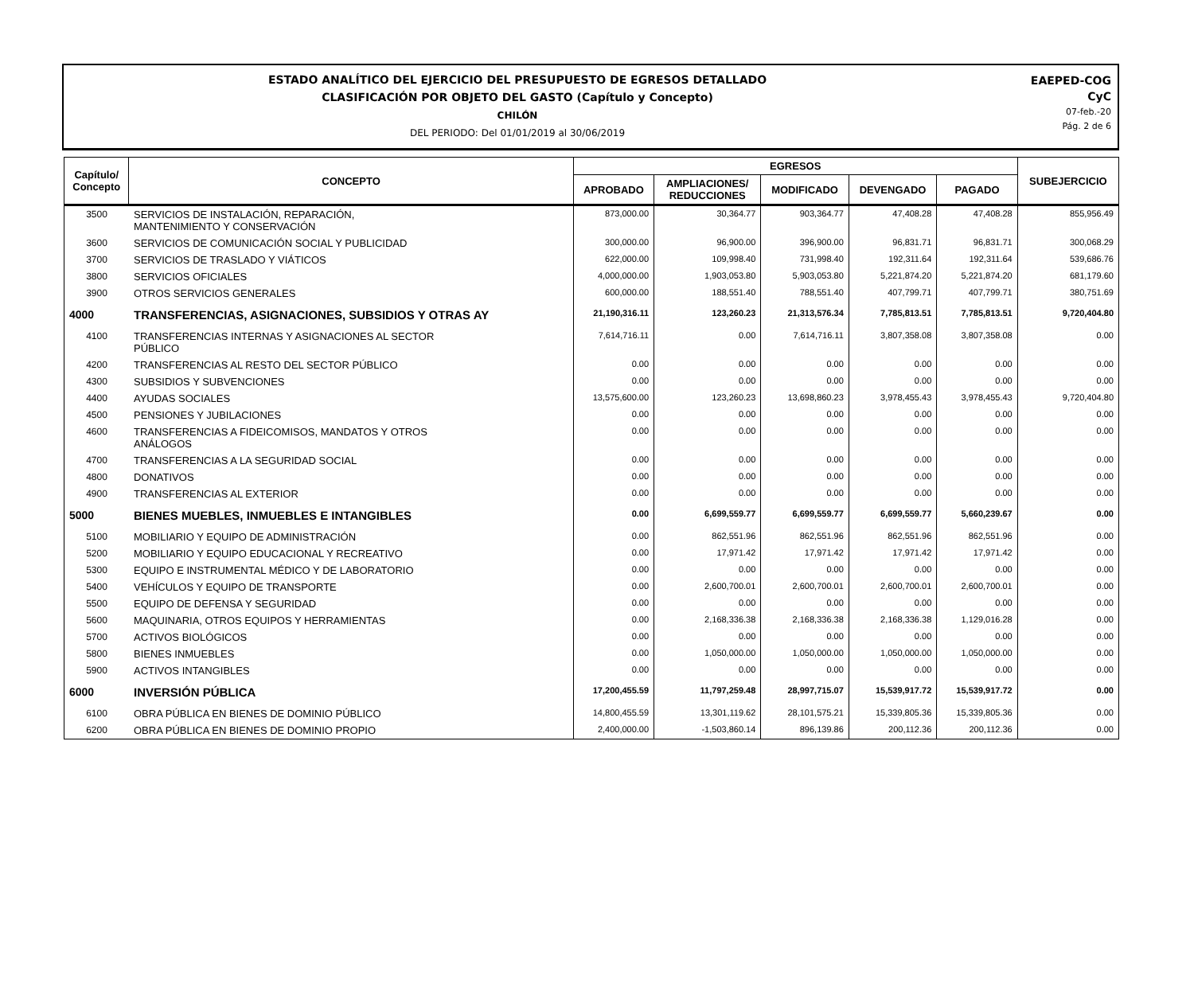ESTADO ANALÍTICO DEL EJERCICIO DEL PRESUPUESTO DE EGRESOS DETALLADO
CLASIFICACIÓN POR OBJETO DEL GASTO (Capítulo y Concepto)
CHILÓN
DEL PERIODO: Del 01/01/2019 al 30/06/2019
EAEPED-COG
CyC
07-feb.-20
Pág. 2 de 6
| Capítulo/ Concepto | CONCEPTO | EGRESOS | | | | | SUBEJERCICIO |
| --- | --- | --- | --- | --- | --- | --- | --- |
| | | APROBADO | AMPLIACIONES/ REDUCCIONES | MODIFICADO | DEVENGADO | PAGADO | |
| 3500 | SERVICIOS DE INSTALACIÓN, REPARACIÓN, MANTENIMIENTO Y CONSERVACIÓN | 873,000.00 | 30,364.77 | 903,364.77 | 47,408.28 | 47,408.28 | 855,956.49 |
| 3600 | SERVICIOS DE COMUNICACIÓN SOCIAL Y PUBLICIDAD | 300,000.00 | 96,900.00 | 396,900.00 | 96,831.71 | 96,831.71 | 300,068.29 |
| 3700 | SERVICIOS DE TRASLADO Y VIÁTICOS | 622,000.00 | 109,998.40 | 731,998.40 | 192,311.64 | 192,311.64 | 539,686.76 |
| 3800 | SERVICIOS OFICIALES | 4,000,000.00 | 1,903,053.80 | 5,903,053.80 | 5,221,874.20 | 5,221,874.20 | 681,179.60 |
| 3900 | OTROS SERVICIOS GENERALES | 600,000.00 | 188,551.40 | 788,551.40 | 407,799.71 | 407,799.71 | 380,751.69 |
| 4000 | TRANSFERENCIAS, ASIGNACIONES, SUBSIDIOS Y OTRAS AY | 21,190,316.11 | 123,260.23 | 21,313,576.34 | 7,785,813.51 | 7,785,813.51 | 9,720,404.80 |
| 4100 | TRANSFERENCIAS INTERNAS Y ASIGNACIONES AL SECTOR PÚBLICO | 7,614,716.11 | 0.00 | 7,614,716.11 | 3,807,358.08 | 3,807,358.08 | 0.00 |
| 4200 | TRANSFERENCIAS AL RESTO DEL SECTOR PÚBLICO | 0.00 | 0.00 | 0.00 | 0.00 | 0.00 | 0.00 |
| 4300 | SUBSIDIOS Y SUBVENCIONES | 0.00 | 0.00 | 0.00 | 0.00 | 0.00 | 0.00 |
| 4400 | AYUDAS SOCIALES | 13,575,600.00 | 123,260.23 | 13,698,860.23 | 3,978,455.43 | 3,978,455.43 | 9,720,404.80 |
| 4500 | PENSIONES Y JUBILACIONES | 0.00 | 0.00 | 0.00 | 0.00 | 0.00 | 0.00 |
| 4600 | TRANSFERENCIAS A FIDEICOMISOS, MANDATOS Y OTROS ANÁLOGOS | 0.00 | 0.00 | 0.00 | 0.00 | 0.00 | 0.00 |
| 4700 | TRANSFERENCIAS A LA SEGURIDAD SOCIAL | 0.00 | 0.00 | 0.00 | 0.00 | 0.00 | 0.00 |
| 4800 | DONATIVOS | 0.00 | 0.00 | 0.00 | 0.00 | 0.00 | 0.00 |
| 4900 | TRANSFERENCIAS AL EXTERIOR | 0.00 | 0.00 | 0.00 | 0.00 | 0.00 | 0.00 |
| 5000 | BIENES MUEBLES, INMUEBLES E INTANGIBLES | 0.00 | 6,699,559.77 | 6,699,559.77 | 6,699,559.77 | 5,660,239.67 | 0.00 |
| 5100 | MOBILIARIO Y EQUIPO DE ADMINISTRACIÓN | 0.00 | 862,551.96 | 862,551.96 | 862,551.96 | 862,551.96 | 0.00 |
| 5200 | MOBILIARIO Y EQUIPO EDUCACIONAL Y RECREATIVO | 0.00 | 17,971.42 | 17,971.42 | 17,971.42 | 17,971.42 | 0.00 |
| 5300 | EQUIPO E INSTRUMENTAL MÉDICO Y DE LABORATORIO | 0.00 | 0.00 | 0.00 | 0.00 | 0.00 | 0.00 |
| 5400 | VEHÍCULOS Y EQUIPO DE TRANSPORTE | 0.00 | 2,600,700.01 | 2,600,700.01 | 2,600,700.01 | 2,600,700.01 | 0.00 |
| 5500 | EQUIPO DE DEFENSA Y SEGURIDAD | 0.00 | 0.00 | 0.00 | 0.00 | 0.00 | 0.00 |
| 5600 | MAQUINARIA, OTROS EQUIPOS Y HERRAMIENTAS | 0.00 | 2,168,336.38 | 2,168,336.38 | 2,168,336.38 | 1,129,016.28 | 0.00 |
| 5700 | ACTIVOS BIOLÓGICOS | 0.00 | 0.00 | 0.00 | 0.00 | 0.00 | 0.00 |
| 5800 | BIENES INMUEBLES | 0.00 | 1,050,000.00 | 1,050,000.00 | 1,050,000.00 | 1,050,000.00 | 0.00 |
| 5900 | ACTIVOS INTANGIBLES | 0.00 | 0.00 | 0.00 | 0.00 | 0.00 | 0.00 |
| 6000 | INVERSIÓN PÚBLICA | 17,200,455.59 | 11,797,259.48 | 28,997,715.07 | 15,539,917.72 | 15,539,917.72 | 0.00 |
| 6100 | OBRA PÚBLICA EN BIENES DE DOMINIO PÚBLICO | 14,800,455.59 | 13,301,119.62 | 28,101,575.21 | 15,339,805.36 | 15,339,805.36 | 0.00 |
| 6200 | OBRA PÚBLICA EN BIENES DE DOMINIO PROPIO | 2,400,000.00 | -1,503,860.14 | 896,139.86 | 200,112.36 | 200,112.36 | 0.00 |